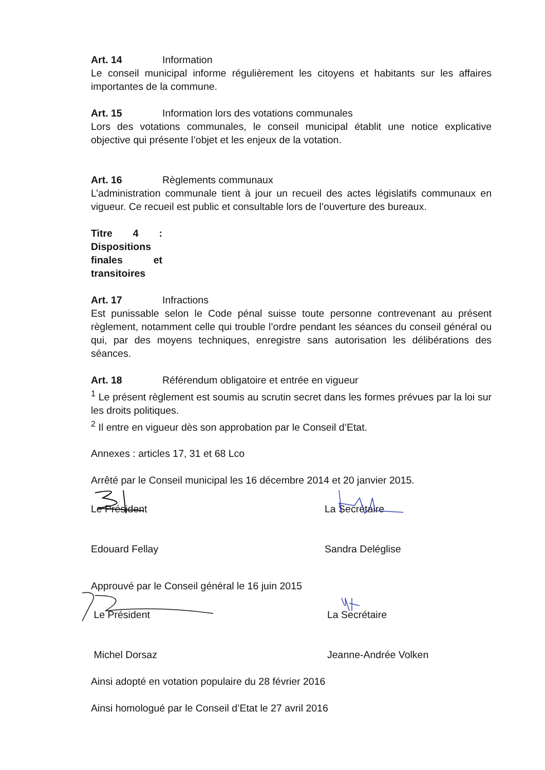Art. 14 Information
Le conseil municipal informe régulièrement les citoyens et habitants sur les affaires importantes de la commune.
Art. 15 Information lors des votations communales
Lors des votations communales, le conseil municipal établit une notice explicative objective qui présente l’objet et les enjeux de la votation.
Art. 16 Règlements communaux
L’administration communale tient à jour un recueil des actes législatifs communaux en vigueur. Ce recueil est public et consultable lors de l’ouverture des bureaux.
Titre 4 : Dispositions finales et transitoires
Art. 17 Infractions
Est punissable selon le Code pénal suisse toute personne contrevenant au présent règlement, notamment celle qui trouble l’ordre pendant les séances du conseil général ou qui, par des moyens techniques, enregistre sans autorisation les délibérations des séances.
Art. 18 Référendum obligatoire et entrée en vigueur
<sup>1</sup> Le présent règlement est soumis au scrutin secret dans les formes prévues par la loi sur les droits politiques.
<sup>2</sup> Il entre en vigueur dès son approbation par le Conseil d’Etat.
Annexes : articles 17, 31 et 68 Lco
Arrêté par le Conseil municipal les 16 décembre 2014 et 20 janvier 2015.
Le Président
Edouard Fellay
La Secrétaire
Sandra Deléglise
Approuvé par le Conseil général le 16 juin 2015
Le Président
Michel Dorsaz
La Secrétaire
Jeanne-Andrée Volken
Ainsi adopté en votation populaire du 28 février 2016
Ainsi homologué par le Conseil d’Etat le 27 avril 2016